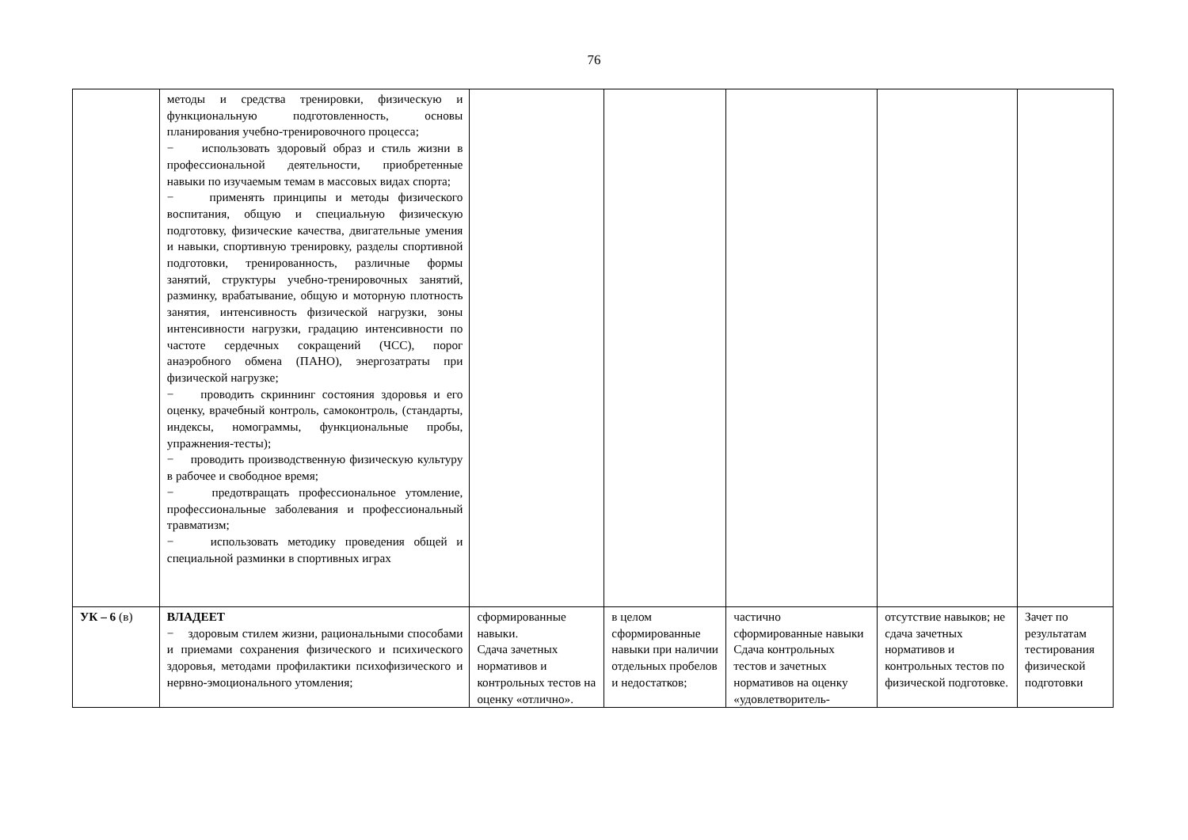76
| | методы и средства тренировки, физическую и функциональную подготовленность, основы планирования учебно-тренировочного процесса; − использовать здоровый образ и стиль жизни в профессиональной деятельности, приобретенные навыки по изучаемым темам в массовых видах спорта; − применять принципы и методы физического воспитания, общую и специальную физическую подготовку, физические качества, двигательные умения и навыки, спортивную тренировку, разделы спортивной подготовки, тренированность, различные формы занятий, структуры учебно-тренировочных занятий, разминку, врабатывание, общую и моторную плотность занятия, интенсивность физической нагрузки, зоны интенсивности нагрузки, градацию интенсивности по частоте сердечных сокращений (ЧСС), порог анаэробного обмена (ПАНО), энергозатраты при физической нагрузке; − проводить скриннинг состояния здоровья и его оценку, врачебный контроль, самоконтроль, (стандарты, индексы, номограммы, функциональные пробы, упражнения-тесты); − проводить производственную физическую культуру в рабочее и свободное время; − предотвращать профессиональное утомление, профессиональные заболевания и профессиональный травматизм; − использовать методику проведения общей и специальной разминки в спортивных играх | | | | | |
| УК – 6 (в) | ВЛАДЕЕТ − здоровым стилем жизни, рациональными способами и приемами сохранения физического и психического здоровья, методами профилактики психофизического и нервно-эмоционального утомления; | сформированные навыки. Сдача зачетных нормативов и контрольных тестов на оценку «отлично». | в целом сформированные навыки при наличии отдельных пробелов и недостатков; | частично сформированные навыки Сдача контрольных тестов и зачетных нормативов на оценку «удовлетворитель- | отсутствие навыков; не сдача зачетных нормативов и контрольных тестов по физической подготовке. | Зачет по результатам тестирования физической подготовки |